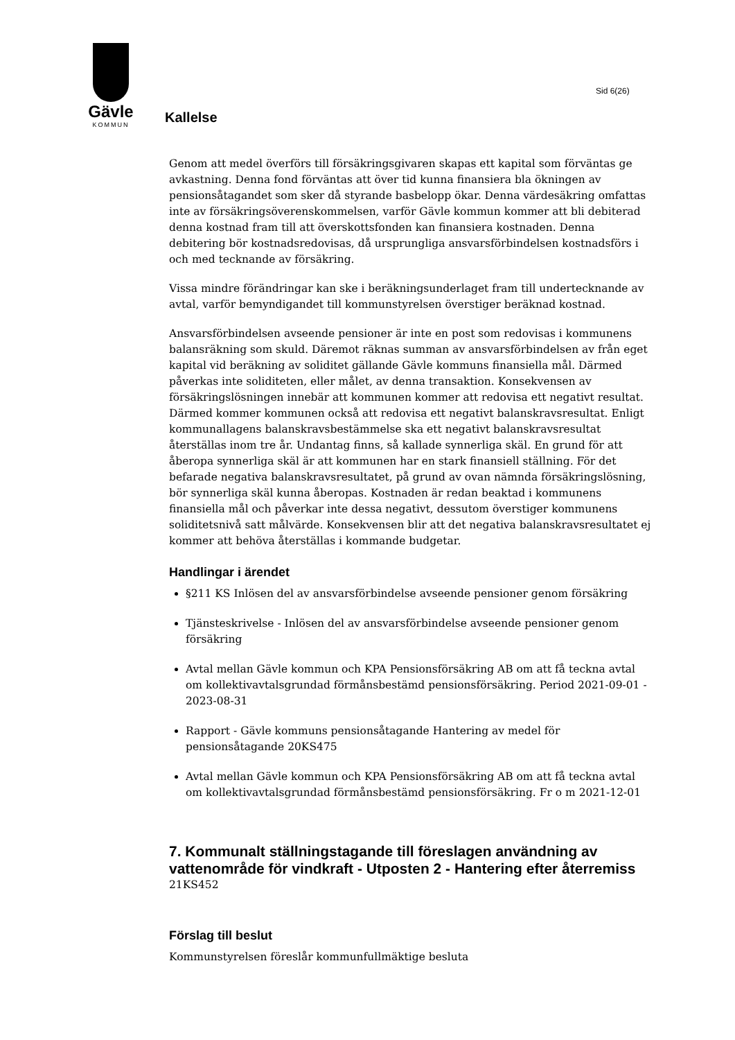Gävle
KOMMUN
Sid 6(26)
Kallelse
Genom att medel överförs till försäkringsgivaren skapas ett kapital som förväntas ge avkastning. Denna fond förväntas att över tid kunna finansiera bla ökningen av pensionsåtagandet som sker då styrande basbelopp ökar. Denna värdesäkring omfattas inte av försäkringsöverenskommelsen, varför Gävle kommun kommer att bli debiterad denna kostnad fram till att överskottsfonden kan finansiera kostnaden. Denna debitering bör kostnadsredovisas, då ursprungliga ansvarsförbindelsen kostnadsförs i och med tecknande av försäkring.
Vissa mindre förändringar kan ske i beräkningsunderlaget fram till undertecknande av avtal, varför bemyndigandet till kommunstyrelsen överstiger beräknad kostnad.
Ansvarsförbindelsen avseende pensioner är inte en post som redovisas i kommunens balansräkning som skuld. Däremot räknas summan av ansvarsförbindelsen av från eget kapital vid beräkning av soliditet gällande Gävle kommuns finansiella mål. Därmed påverkas inte soliditeten, eller målet, av denna transaktion. Konsekvensen av försäkringslösningen innebär att kommunen kommer att redovisa ett negativt resultat. Därmed kommer kommunen också att redovisa ett negativt balanskravsresultat. Enligt kommunallagens balanskravsbestämmelse ska ett negativt balanskravsresultat återställas inom tre år. Undantag finns, så kallade synnerliga skäl. En grund för att åberopa synnerliga skäl är att kommunen har en stark finansiell ställning. För det befarade negativa balanskravsresultatet, på grund av ovan nämnda försäkringslösning, bör synnerliga skäl kunna åberopas. Kostnaden är redan beaktad i kommunens finansiella mål och påverkar inte dessa negativt, dessutom överstiger kommunens soliditetsnivå satt målvärde. Konsekvensen blir att det negativa balanskravsresultatet ej kommer att behöva återställas i kommande budgetar.
Handlingar i ärendet
§211 KS Inlösen del av ansvarsförbindelse avseende pensioner genom försäkring
Tjänsteskrivelse - Inlösen del av ansvarsförbindelse avseende pensioner genom försäkring
Avtal mellan Gävle kommun och KPA Pensionsförsäkring AB om att få teckna avtal om kollektivavtalsgrundad förmånsbestämd pensionsförsäkring. Period 2021-09-01 - 2023-08-31
Rapport - Gävle kommuns pensionsåtagande Hantering av medel för pensionsåtagande 20KS475
Avtal mellan Gävle kommun och KPA Pensionsförsäkring AB om att få teckna avtal om kollektivavtalsgrundad förmånsbestämd pensionsförsäkring. Fr o m 2021-12-01
7. Kommunalt ställningstagande till föreslagen användning av vattenområde för vindkraft - Utposten 2 - Hantering efter återremiss
21KS452
Förslag till beslut
Kommunstyrelsen föreslår kommunfullmäktige besluta